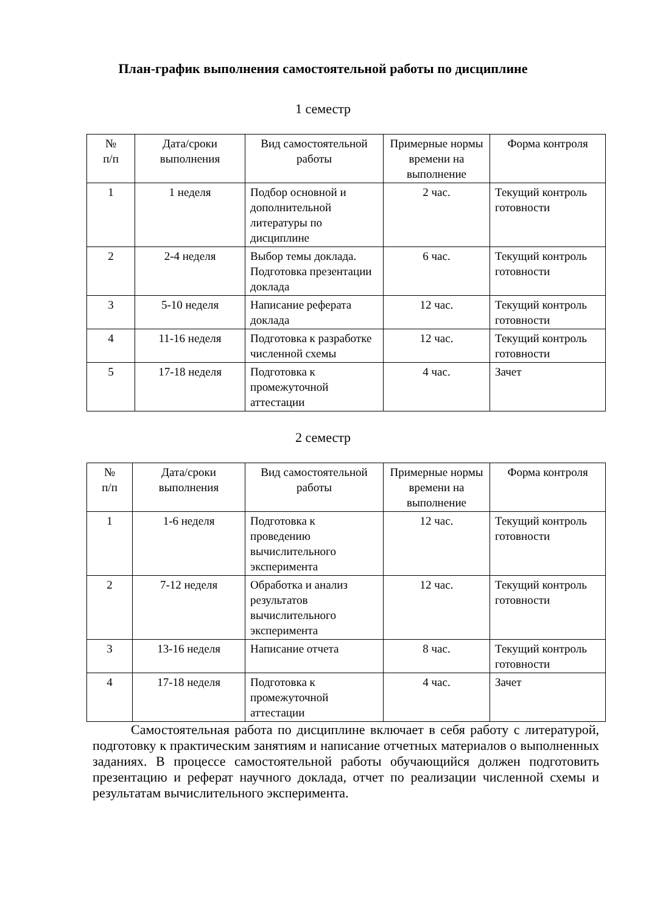План-график выполнения самостоятельной работы по дисциплине
1 семестр
| № п/п | Дата/сроки выполнения | Вид самостоятельной работы | Примерные нормы времени на выполнение | Форма контроля |
| 1 | 1 неделя | Подбор основной и дополнительной литературы по дисциплине | 2 час. | Текущий контроль готовности |
| 2 | 2-4 неделя | Выбор темы доклада. Подготовка презентации доклада | 6 час. | Текущий контроль готовности |
| 3 | 5-10 неделя | Написание реферата доклада | 12 час. | Текущий контроль готовности |
| 4 | 11-16 неделя | Подготовка к разработке численной схемы | 12 час. | Текущий контроль готовности |
| 5 | 17-18 неделя | Подготовка к промежуточной аттестации | 4 час. | Зачет |
2 семестр
| № п/п | Дата/сроки выполнения | Вид самостоятельной работы | Примерные нормы времени на выполнение | Форма контроля |
| 1 | 1-6 неделя | Подготовка к проведению вычислительного эксперимента | 12 час. | Текущий контроль готовности |
| 2 | 7-12 неделя | Обработка и анализ результатов вычислительного эксперимента | 12 час. | Текущий контроль готовности |
| 3 | 13-16 неделя | Написание отчета | 8 час. | Текущий контроль готовности |
| 4 | 17-18 неделя | Подготовка к промежуточной аттестации | 4 час. | Зачет |
Самостоятельная работа по дисциплине включает в себя работу с литературой, подготовку к практическим занятиям и написание отчетных материалов о выполненных заданиях. В процессе самостоятельной работы обучающийся должен подготовить презентацию и реферат научного доклада, отчет по реализации численной схемы и результатам вычислительного эксперимента.